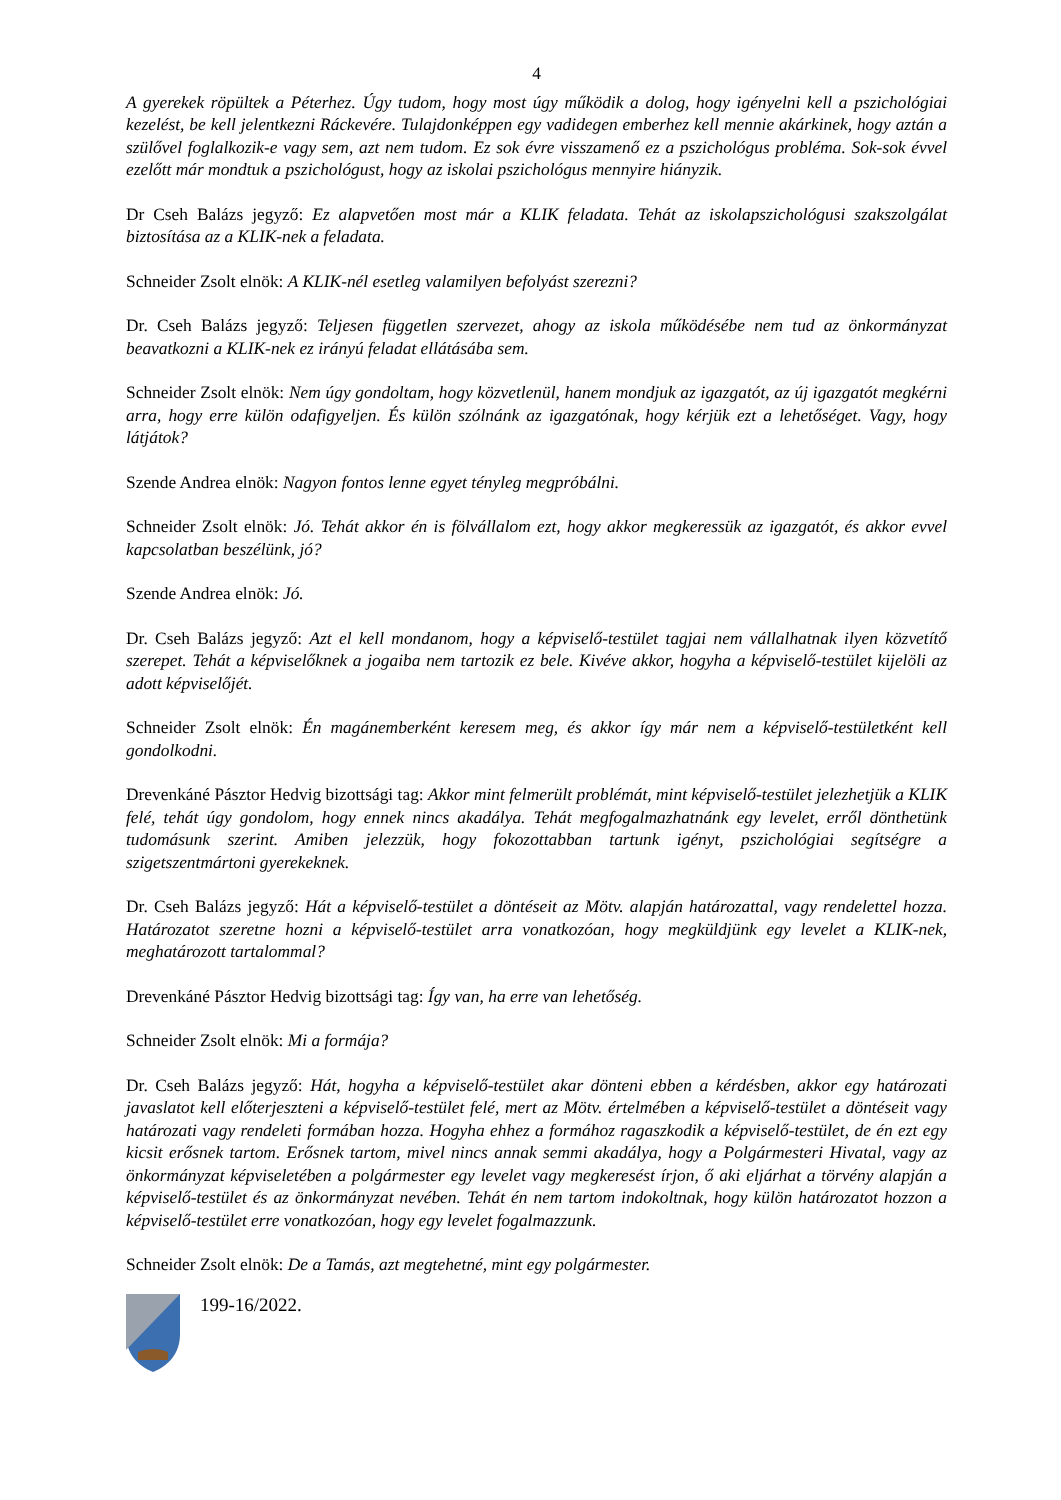4
A gyerekek röpültek a Péterhez. Úgy tudom, hogy most úgy működik a dolog, hogy igényelni kell a pszichológiai kezelést, be kell jelentkezni Ráckevére. Tulajdonképpen egy vadidegen emberhez kell mennie akárkinek, hogy aztán a szülővel foglalkozik-e vagy sem, azt nem tudom. Ez sok évre visszamenő ez a pszichológus probléma. Sok-sok évvel ezelőtt már mondtuk a pszichológust, hogy az iskolai pszichológus mennyire hiányzik.
Dr Cseh Balázs jegyző: Ez alapvetően most már a KLIK feladata. Tehát az iskolapszichológusi szakszolgálat biztosítása az a KLIK-nek a feladata.
Schneider Zsolt elnök: A KLIK-nél esetleg valamilyen befolyást szerezni?
Dr. Cseh Balázs jegyző: Teljesen független szervezet, ahogy az iskola működésébe nem tud az önkormányzat beavatkozni a KLIK-nek ez irányú feladat ellátásába sem.
Schneider Zsolt elnök: Nem úgy gondoltam, hogy közvetlenül, hanem mondjuk az igazgatót, az új igazgatót megkérni arra, hogy erre külön odafigyeljen. És külön szólnánk az igazgatónak, hogy kérjük ezt a lehetőséget. Vagy, hogy látjátok?
Szende Andrea elnök: Nagyon fontos lenne egyet tényleg megpróbálni.
Schneider Zsolt elnök: Jó. Tehát akkor én is fölvállalom ezt, hogy akkor megkeressük az igazgatót, és akkor evvel kapcsolatban beszélünk, jó?
Szende Andrea elnök: Jó.
Dr. Cseh Balázs jegyző: Azt el kell mondanom, hogy a képviselő-testület tagjai nem vállalhatnak ilyen közvetítő szerepet. Tehát a képviselőknek a jogaiba nem tartozik ez bele. Kivéve akkor, hogyha a képviselő-testület kijelöli az adott képviselőjét.
Schneider Zsolt elnök: Én magánemberként keresem meg, és akkor így már nem a képviselő-testületként kell gondolkodni.
Drevenkáné Pásztor Hedvig bizottsági tag: Akkor mint felmerült problémát, mint képviselő-testület jelezhetjük a KLIK felé, tehát úgy gondolom, hogy ennek nincs akadálya. Tehát megfogalmazhatnánk egy levelet, erről dönthetünk tudomásunk szerint. Amiben jelezzük, hogy fokozottabban tartunk igényt, pszichológiai segítségre a szigetszentmártoni gyerekeknek.
Dr. Cseh Balázs jegyző: Hát a képviselő-testület a döntéseit az Mötv. alapján határozattal, vagy rendelettel hozza. Határozatot szeretne hozni a képviselő-testület arra vonatkozóan, hogy megküldjünk egy levelet a KLIK-nek, meghatározott tartalommal?
Drevenkáné Pásztor Hedvig bizottsági tag: Így van, ha erre van lehetőség.
Schneider Zsolt elnök: Mi a formája?
Dr. Cseh Balázs jegyző: Hát, hogyha a képviselő-testület akar dönteni ebben a kérdésben, akkor egy határozati javaslatot kell előterjeszteni a képviselő-testület felé, mert az Mötv. értelmében a képviselő-testület a döntéseit vagy határozati vagy rendeleti formában hozza. Hogyha ehhez a formához ragaszkodik a képviselő-testület, de én ezt egy kicsit erősnek tartom. Erősnek tartom, mivel nincs annak semmi akadálya, hogy a Polgármesteri Hivatal, vagy az önkormányzat képviseletében a polgármester egy levelet vagy megkeresést írjon, ő aki eljárhat a törvény alapján a képviselő-testület és az önkormányzat nevében. Tehát én nem tartom indokoltnak, hogy külön határozatot hozzon a képviselő-testület erre vonatkozóan, hogy egy levelet fogalmazzunk.
Schneider Zsolt elnök: De a Tamás, azt megtehetné, mint egy polgármester.
199-16/2022.